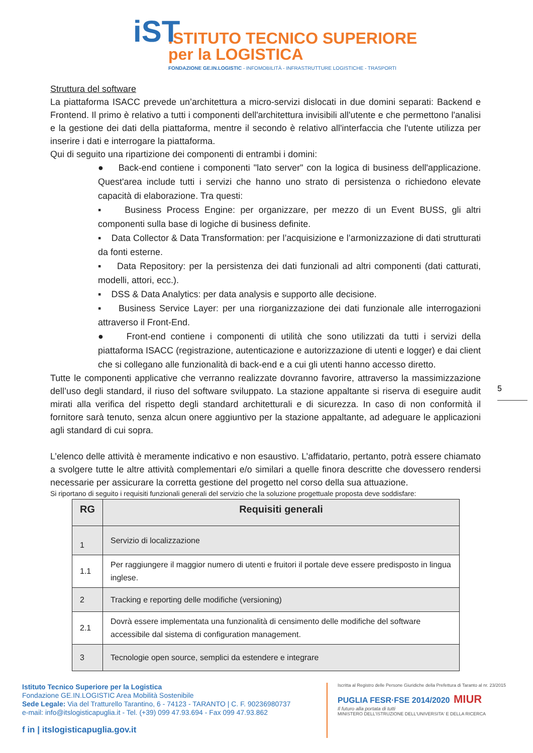iST
ISTITUTO TECNICO SUPERIORE
per la LOGISTICA
FONDAZIONE GE.IN.LOGISTIC - INFOMOBILITÀ - INFRASTRUTTURE LOGISTICHE - TRASPORTI
Struttura del software
La piattaforma ISACC prevede un’architettura a micro-servizi dislocati in due domini separati: Backend e Frontend. Il primo è relativo a tutti i componenti dell'architettura invisibili all'utente e che permettono l'analisi e la gestione dei dati della piattaforma, mentre il secondo è relativo all'interfaccia che l'utente utilizza per inserire i dati e interrogare la piattaforma.
Qui di seguito una ripartizione dei componenti di entrambi i domini:
● Back-end contiene i componenti "lato server" con la logica di business dell'applicazione. Quest'area include tutti i servizi che hanno uno strato di persistenza o richiedono elevate capacità di elaborazione. Tra questi:
▪ Business Process Engine: per organizzare, per mezzo di un Event BUSS, gli altri componenti sulla base di logiche di business definite.
▪ Data Collector & Data Transformation: per l’acquisizione e l’armonizzazione di dati strutturati da fonti esterne.
▪ Data Repository: per la persistenza dei dati funzionali ad altri componenti (dati catturati, modelli, attori, ecc.).
▪ DSS & Data Analytics: per data analysis e supporto alle decisione.
▪ Business Service Layer: per una riorganizzazione dei dati funzionale alle interrogazioni attraverso il Front-End.
● Front-end contiene i componenti di utilità che sono utilizzati da tutti i servizi della piattaforma ISACC (registrazione, autenticazione e autorizzazione di utenti e logger) e dai client che si collegano alle funzionalità di back-end e a cui gli utenti hanno accesso diretto.
Tutte le componenti applicative che verranno realizzate dovranno favorire, attraverso la massimizzazione dell’uso degli standard, il riuso del software sviluppato. La stazione appaltante si riserva di eseguire audit mirati alla verifica del rispetto degli standard architetturali e di sicurezza. In caso di non conformità il fornitore sarà tenuto, senza alcun onere aggiuntivo per la stazione appaltante, ad adeguare le applicazioni agli standard di cui sopra.
L’elenco delle attività è meramente indicativo e non esaustivo. L’affidatario, pertanto, potrà essere chiamato a svolgere tutte le altre attività complementari e/o similari a quelle finora descritte che dovessero rendersi necessarie per assicurare la corretta gestione del progetto nel corso della sua attuazione.
Si riportano di seguito i requisiti funzionali generali del servizio che la soluzione progettuale proposta deve soddisfare:
| RG | Requisiti generali |
| --- | --- |
| 1 | Servizio di localizzazione |
| 1.1 | Per raggiungere il maggior numero di utenti e fruitori il portale deve essere predisposto in lingua inglese. |
| 2 | Tracking e reporting delle modifiche (versioning) |
| 2.1 | Dovrà essere implementata una funzionalità di censimento delle modifiche del software accessibile dal sistema di configuration management. |
| 3 | Tecnologie open source, semplici da estendere e integrare |
5
Istituto Tecnico Superiore per la Logistica
Fondazione GE.IN.LOGISTIC Area Mobilità Sostenibile
Sede Legale: Via del Tratturello Tarantino, 6 - 74123 - TARANTO | C. F. 90236980737
e-mail: info@itslogisticapuglia.it - Tel. (+39) 099 47.93.694 - Fax 099 47.93.862
f in | itslogisticapuglia.gov.it
Iscritta al Registro delle Persone Giuridiche della Prefettura di Taranto al nr. 23/2015
PUGLIA FESR·FSE 2014/2020 MIUR
Il futuro alla portata di tutti
MINISTERO DELL'ISTRUZIONE DELL'UNIVERSITA' E DELLA RICERCA